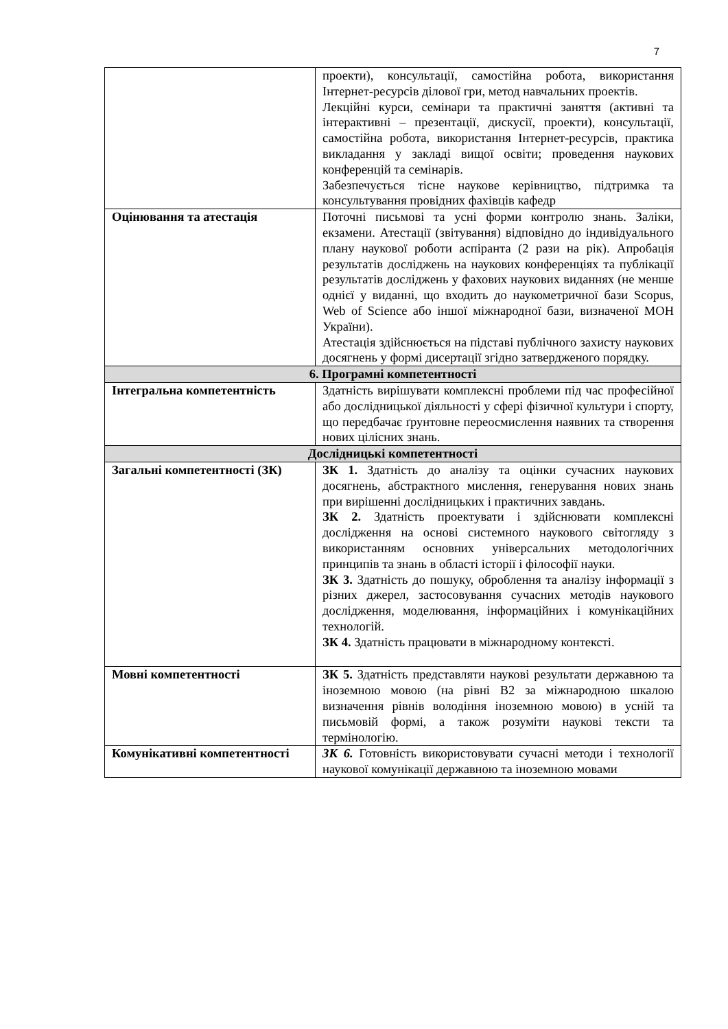7
| | проекти), консультації, самостійна робота, використання Інтернет-ресурсів ділової гри, метод навчальних проектів. Лекційні курси, семінари та практичні заняття (активні та інтерактивні – презентації, дискусії, проекти), консультації, самостійна робота, використання Інтернет-ресурсів, практика викладання у закладі вищої освіти; проведення наукових конференцій та семінарів. Забезпечується тісне наукове керівництво, підтримка та консультування провідних фахівців кафедр |
| Оцінювання та атестація | Поточні письмові та усні форми контролю знань. Заліки, екзамени. Атестації (звітування) відповідно до індивідуального плану наукової роботи аспіранта (2 рази на рік). Апробація результатів досліджень на наукових конференціях та публікації результатів досліджень у фахових наукових виданнях (не менше однієї у виданні, що входить до наукометричної бази Scopus, Web of Science або іншої міжнародної бази, визначеної МОН України). Атестація здійснюється на підставі публічного захисту наукових досягнень у формі дисертації згідно затвердженого порядку. |
| 6. Програмні компетентності | |
| Інтегральна компетентність | Здатність вирішувати комплексні проблеми під час професійної або дослідницької діяльності у сфері фізичної культури і спорту, що передбачає ґрунтовне переосмислення наявних та створення нових цілісних знань. |
| Дослідницькі компетентності | |
| Загальні компетентності (ЗК) | ЗК 1. Здатність до аналізу та оцінки сучасних наукових досягнень, абстрактного мислення, генерування нових знань при вирішенні дослідницьких і практичних завдань. ЗК 2. Здатність проектувати і здійснювати комплексні дослідження на основі системного наукового світогляду з використанням основних універсальних методологічних принципів та знань в області історії і філософії науки. ЗК 3. Здатність до пошуку, оброблення та аналізу інформації з різних джерел, застосовування сучасних методів наукового дослідження, моделювання, інформаційних і комунікаційних технологій. ЗК 4. Здатність працювати в міжнародному контексті. |
| Мовні компетентності | ЗК 5. Здатність представляти наукові результати державною та іноземною мовою (на рівні В2 за міжнародною шкалою визначення рівнів володіння іноземною мовою) в усній та письмовій формі, а також розуміти наукові тексти та термінологію. |
| Комунікативні компетентності | ЗК 6. Готовність використовувати сучасні методи і технології наукової комунікації державною та іноземною мовами |